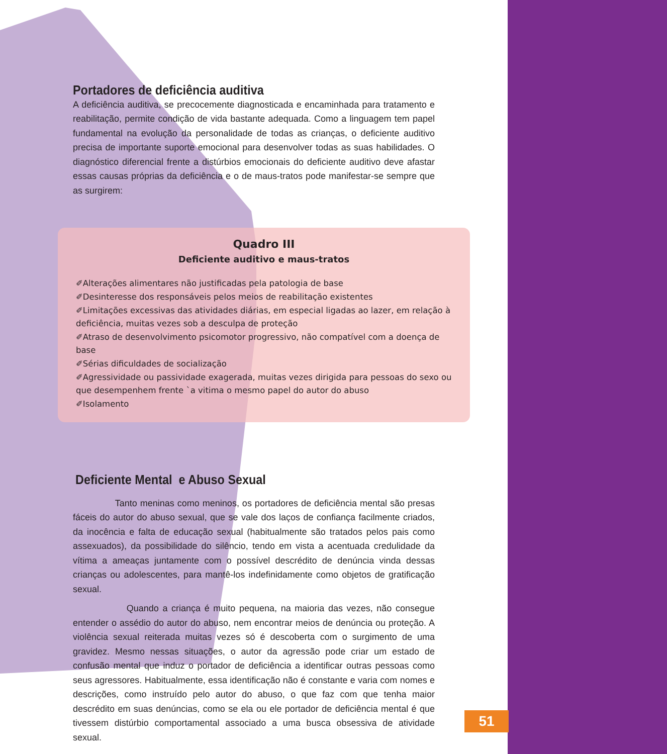Portadores de deficiência auditiva
A deficiência auditiva, se precocemente diagnosticada e encaminhada para tratamento e reabilitação, permite condição de vida bastante adequada. Como a linguagem tem papel fundamental na evolução da personalidade de todas as crianças, o deficiente auditivo precisa de importante suporte emocional para desenvolver todas as suas habilidades. O diagnóstico diferencial frente a distúrbios emocionais do deficiente auditivo deve afastar essas causas próprias da deficiência e o de maus-tratos pode manifestar-se sempre que as surgirem:
Quadro III
Deficiente auditivo e maus-tratos
✐Alterações alimentares não justificadas pela patologia de base
✐Desinteresse dos responsáveis pelos meios de reabilitação existentes
✐Limitações excessivas das atividades diárias, em especial ligadas ao lazer, em relação à deficiência, muitas vezes sob a desculpa de proteção
✐Atraso de desenvolvimento psicomotor progressivo, não compatível com a doença de base
✐Sérias dificuldades de socialização
✐Agressividade ou passividade exagerada, muitas vezes dirigida para pessoas do sexo ou que desempenhem frente `a vitima o mesmo papel do autor do abuso
✐Isolamento
Deficiente Mental e Abuso Sexual
Tanto meninas como meninos, os portadores de deficiência mental são presas fáceis do autor do abuso sexual, que se vale dos laços de confiança facilmente criados, da inocência e falta de educação sexual (habitualmente são tratados pelos pais como assexuados), da possibilidade do silêncio, tendo em vista a acentuada credulidade da vítima a ameaças juntamente com o possível descrédito de denúncia vinda dessas crianças ou adolescentes, para mantê-los indefinidamente como objetos de gratificação sexual.
Quando a criança é muito pequena, na maioria das vezes, não consegue entender o assédio do autor do abuso, nem encontrar meios de denúncia ou proteção. A violência sexual reiterada muitas vezes só é descoberta com o surgimento de uma gravidez. Mesmo nessas situações, o autor da agressão pode criar um estado de confusão mental que induz o portador de deficiência a identificar outras pessoas como seus agressores. Habitualmente, essa identificação não é constante e varia com nomes e descrições, como instruído pelo autor do abuso, o que faz com que tenha maior descrédito em suas denúncias, como se ela ou ele portador de deficiência mental é que tivessem distúrbio comportamental associado a uma busca obsessiva de atividade sexual.
51